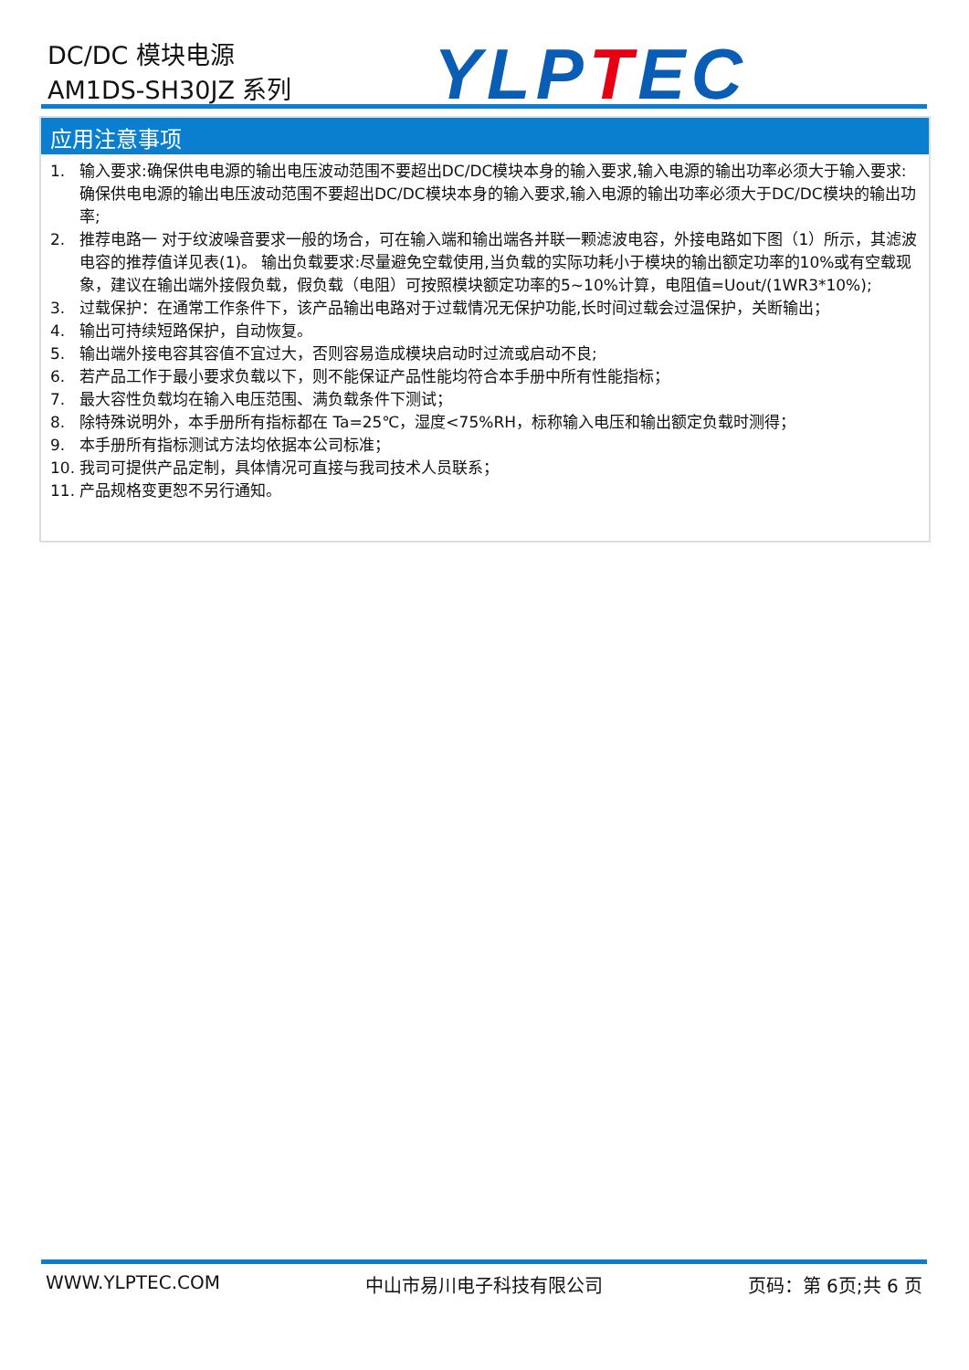DC/DC 模块电源
AM1DS-SH30JZ 系列
YLPTEC
应用注意事项
1. 输入要求:确保供电电源的输出电压波动范围不要超出DC/DC模块本身的输入要求,输入电源的输出功率必须大于输入要求:确保供电电源的输出电压波动范围不要超出DC/DC模块本身的输入要求,输入电源的输出功率必须大于DC/DC模块的输出功率;
2. 推荐电路一 对于纹波噪音要求一般的场合，可在输入端和输出端各并联一颗滤波电容，外接电路如下图（1）所示，其滤波电容的推荐值详见表(1)。 输出负载要求:尽量避免空载使用,当负载的实际功耗小于模块的输出额定功率的10%或有空载现象，建议在输出端外接假负载，假负载（电阻）可按照模块额定功率的5~10%计算，电阻值=Uout/(1WR3*10%);
3. 过载保护：在通常工作条件下，该产品输出电路对于过载情况无保护功能,长时间过载会过温保护，关断输出；
4. 输出可持续短路保护，自动恢复。
5. 输出端外接电容其容值不宜过大，否则容易造成模块启动时过流或启动不良;
6. 若产品工作于最小要求负载以下，则不能保证产品性能均符合本手册中所有性能指标；
7. 最大容性负载均在输入电压范围、满负载条件下测试；
8. 除特殊说明外，本手册所有指标都在 Ta=25℃，湿度<75%RH，标称输入电压和输出额定负载时测得；
9. 本手册所有指标测试方法均依据本公司标准；
10. 我司可提供产品定制，具体情况可直接与我司技术人员联系；
11. 产品规格变更恕不另行通知。
WWW.YLPTEC.COM 中山市易川电子科技有限公司 页码：第 6页;共 6 页